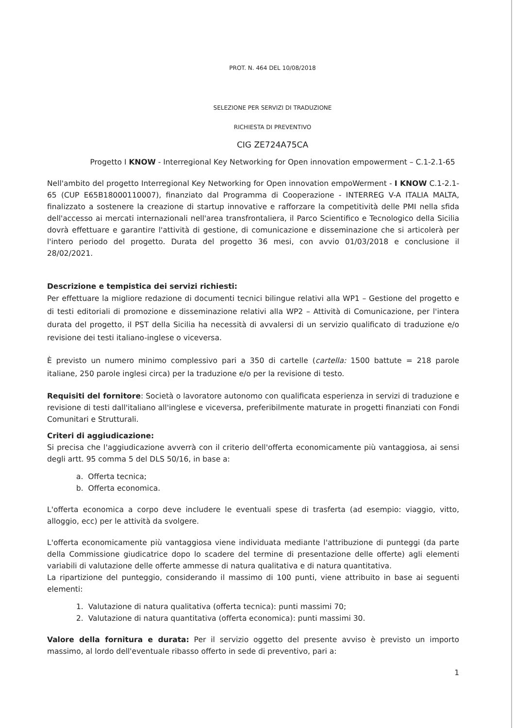PROT. N. 464 DEL 10/08/2018
SELEZIONE PER SERVIZI DI TRADUZIONE
RICHIESTA DI PREVENTIVO
CIG ZE724A75CA
Progetto I KNOW - Interregional Key Networking for Open innovation empowerment – C.1-2.1-65
Nell'ambito del progetto Interregional Key Networking for Open innovation empoWerment - I KNOW C.1-2.1-65 (CUP E65B18000110007), finanziato dal Programma di Cooperazione - INTERREG V-A ITALIA MALTA, finalizzato a sostenere la creazione di startup innovative e rafforzare la competitività delle PMI nella sfida dell'accesso ai mercati internazionali nell'area transfrontaliera, il Parco Scientifico e Tecnologico della Sicilia dovrà effettuare e garantire l'attività di gestione, di comunicazione e disseminazione che si articolerà per l'intero periodo del progetto. Durata del progetto 36 mesi, con avvio 01/03/2018 e conclusione il 28/02/2021.
Descrizione e tempistica dei servizi richiesti:
Per effettuare la migliore redazione di documenti tecnici bilingue relativi alla WP1 – Gestione del progetto e di testi editoriali di promozione e disseminazione relativi alla WP2 – Attività di Comunicazione, per l'intera durata del progetto, il PST della Sicilia ha necessità di avvalersi di un servizio qualificato di traduzione e/o revisione dei testi italiano-inglese o viceversa.
È previsto un numero minimo complessivo pari a 350 di cartelle (cartella: 1500 battute = 218 parole italiane, 250 parole inglesi circa) per la traduzione e/o per la revisione di testo.
Requisiti del fornitore: Società o lavoratore autonomo con qualificata esperienza in servizi di traduzione e revisione di testi dall'italiano all'inglese e viceversa, preferibilmente maturate in progetti finanziati con Fondi Comunitari e Strutturali.
Criteri di aggiudicazione:
Si precisa che l'aggiudicazione avverrà con il criterio dell'offerta economicamente più vantaggiosa, ai sensi degli artt. 95 comma 5 del DLS 50/16, in base a:
a. Offerta tecnica;
b. Offerta economica.
L'offerta economica a corpo deve includere le eventuali spese di trasferta (ad esempio: viaggio, vitto, alloggio, ecc) per le attività da svolgere.
L'offerta economicamente più vantaggiosa viene individuata mediante l'attribuzione di punteggi (da parte della Commissione giudicatrice dopo lo scadere del termine di presentazione delle offerte) agli elementi variabili di valutazione delle offerte ammesse di natura qualitativa e di natura quantitativa.
La ripartizione del punteggio, considerando il massimo di 100 punti, viene attribuito in base ai seguenti elementi:
1. Valutazione di natura qualitativa (offerta tecnica): punti massimi 70;
2. Valutazione di natura quantitativa (offerta economica): punti massimi 30.
Valore della fornitura e durata: Per il servizio oggetto del presente avviso è previsto un importo massimo, al lordo dell'eventuale ribasso offerto in sede di preventivo, pari a:
1